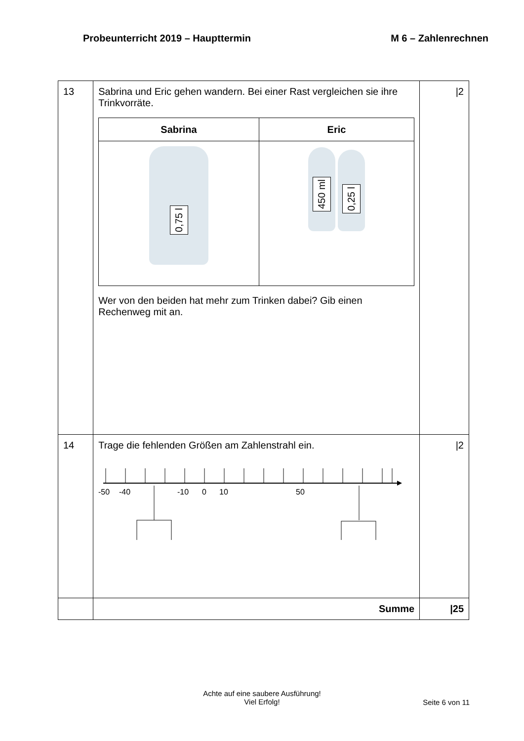Probeunterricht 2019 – Haupttermin M 6 – Zahlenrechnen
| 13 | Sabrina und Eric gehen wandern. Bei einer Rast vergleichen sie ihre Trinkvorräte. / Sabrina / Eric / / --- / --- / / 0,75 l / 450 ml 0,25 l / Wer von den beiden hat mehr zum Trinken dabei? Gib einen Rechenweg mit an. | /2 |
| 14 | Trage die fehlenden Größen am Zahlenstrahl ein. -50 -40 -10 0 10 50 | /2 |
| | Summe | /25 |
Achte auf eine saubere Ausführung!
Viel Erfolg!
Seite 6 von 11